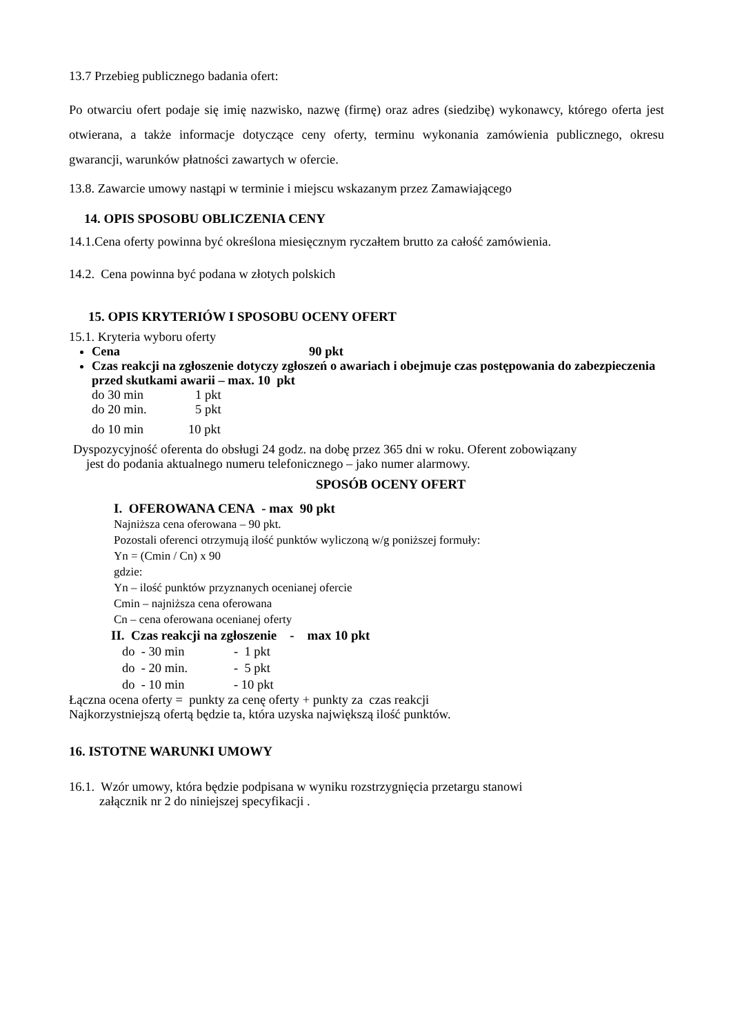13.7 Przebieg publicznego badania ofert:
Po otwarciu ofert podaje się imię nazwisko, nazwę (firmę) oraz adres (siedzibę) wykonawcy, którego oferta jest otwierana, a także informacje dotyczące ceny oferty, terminu wykonania zamówienia publicznego, okresu gwarancji, warunków płatności zawartych w ofercie.
13.8. Zawarcie umowy nastąpi w terminie i miejscu wskazanym przez Zamawiającego
14. OPIS SPOSOBU OBLICZENIA CENY
14.1.Cena oferty powinna być określona miesięcznym ryczałtem brutto za całość zamówienia.
14.2. Cena powinna być podana w złotych polskich
15. OPIS KRYTERIÓW I SPOSOBU OCENY OFERT
15.1. Kryteria wyboru oferty
Cena 90 pkt
Czas reakcji na zgłoszenie dotyczy zgłoszeń o awariach i obejmuje czas postępowania do zabezpieczenia przed skutkami awarii – max. 10 pkt
do 30 min 1 pkt
do 20 min. 5 pkt
do 10 min 10 pkt
Dyspozycyjność oferenta do obsługi 24 godz. na dobę przez 365 dni w roku. Oferent zobowiązany
jest do podania aktualnego numeru telefonicznego – jako numer alarmowy.
SPOSÓB OCENY OFERT
I. OFEROWANA CENA - max 90 pkt
Najniższa cena oferowana – 90 pkt.
Pozostali oferenci otrzymują ilość punktów wyliczoną w/g poniższej formuły:
Yn = (Cmin / Cn) x 90
gdzie:
Yn – ilość punktów przyznanych ocenianej ofercie
Cmin – najniższa cena oferowana
Cn – cena oferowana ocenianej oferty
II. Czas reakcji na zgłoszenie - max 10 pkt
do - 30 min - 1 pkt
do - 20 min. - 5 pkt
do - 10 min - 10 pkt
Łączna ocena oferty = punkty za cenę oferty + punkty za czas reakcji
Najkorzystniejszą ofertą będzie ta, która uzyska największą ilość punktów.
16. ISTOTNE WARUNKI UMOWY
16.1. Wzór umowy, która będzie podpisana w wyniku rozstrzygnięcia przetargu stanowi
załącznik nr 2 do niniejszej specyfikacji .